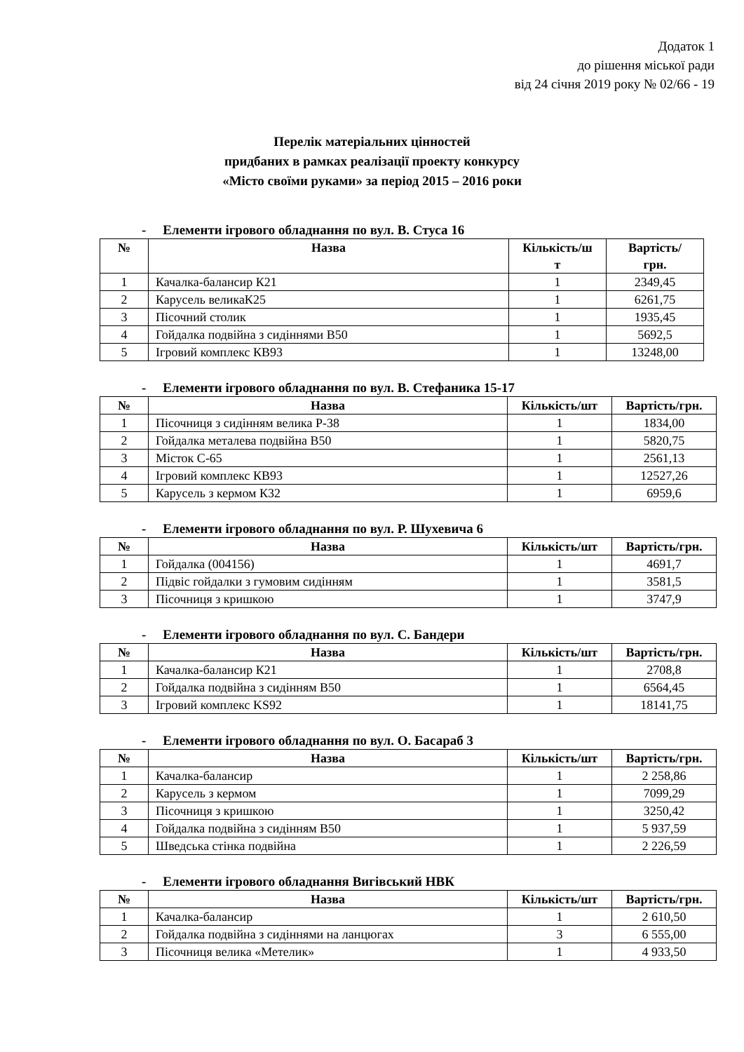Додаток 1
до рішення міської ради
від 24 січня 2019 року № 02/66 - 19
Перелік матеріальних цінностей
придбаних в рамках реалізації проекту конкурсу
«Місто своїми руками» за період 2015 – 2016 роки
- Елементи ігрового обладнання по вул. В. Стуса 16
| № | Назва | Кількість/ш т | Вартість/ грн. |
| --- | --- | --- | --- |
| 1 | Качалка-балансир К21 | 1 | 2349,45 |
| 2 | Карусель великаК25 | 1 | 6261,75 |
| 3 | Пісочний столик | 1 | 1935,45 |
| 4 | Гойдалка подвійна з сидіннями В50 | 1 | 5692,5 |
| 5 | Ігровий комплекс КВ93 | 1 | 13248,00 |
- Елементи ігрового обладнання по вул. В. Стефаника 15-17
| № | Назва | Кількість/шт | Вартість/грн. |
| --- | --- | --- | --- |
| 1 | Пісочниця з сидінням велика Р-38 | 1 | 1834,00 |
| 2 | Гойдалка металева подвійна В50 | 1 | 5820,75 |
| 3 | Місток С-65 | 1 | 2561,13 |
| 4 | Ігровий комплекс КВ93 | 1 | 12527,26 |
| 5 | Карусель з кермом К32 | 1 | 6959,6 |
- Елементи ігрового обладнання по вул. Р. Шухевича 6
| № | Назва | Кількість/шт | Вартість/грн. |
| --- | --- | --- | --- |
| 1 | Гойдалка (004156) | 1 | 4691,7 |
| 2 | Підвіс гойдалки з гумовим сидінням | 1 | 3581,5 |
| 3 | Пісочниця з кришкою | 1 | 3747,9 |
- Елементи ігрового обладнання по вул. С. Бандери
| № | Назва | Кількість/шт | Вартість/грн. |
| --- | --- | --- | --- |
| 1 | Качалка-балансир К21 | 1 | 2708,8 |
| 2 | Гойдалка подвійна з сидінням В50 | 1 | 6564,45 |
| 3 | Ігровий комплекс KS92 | 1 | 18141,75 |
- Елементи ігрового обладнання по вул. О. Басараб 3
| № | Назва | Кількість/шт | Вартість/грн. |
| --- | --- | --- | --- |
| 1 | Качалка-балансир | 1 | 2 258,86 |
| 2 | Карусель з кермом | 1 | 7099,29 |
| 3 | Пісочниця з кришкою | 1 | 3250,42 |
| 4 | Гойдалка подвійна з сидінням В50 | 1 | 5 937,59 |
| 5 | Шведська стінка подвійна | 1 | 2 226,59 |
- Елементи ігрового обладнання Вигівський НВК
| № | Назва | Кількість/шт | Вартість/грн. |
| --- | --- | --- | --- |
| 1 | Качалка-балансир | 1 | 2 610,50 |
| 2 | Гойдалка подвійна з сидіннями на ланцюгах | 3 | 6 555,00 |
| 3 | Пісочниця велика «Метелик» | 1 | 4 933,50 |